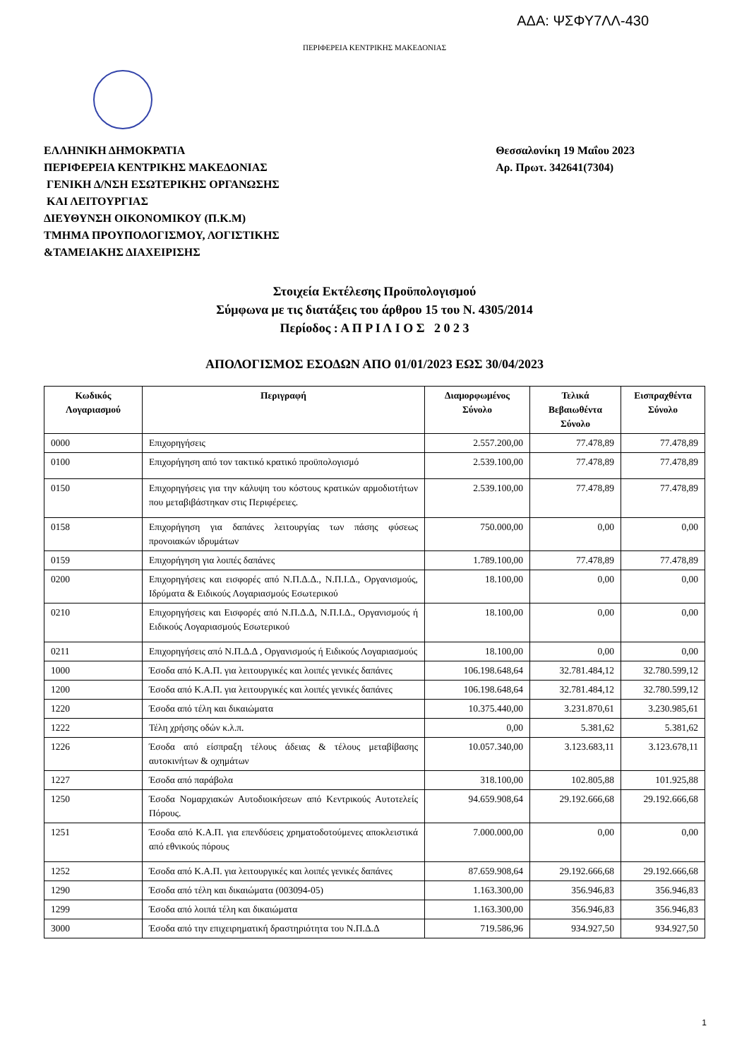ΑΔΑ: ΨΣΦΥ7ΛΛ-430
ΠΕΡΙΦΕΡΕΙΑ ΚΕΝΤΡΙΚΗΣ ΜΑΚΕΔΟΝΙΑΣ
ΕΛΛΗΝΙΚΗ ΔΗΜΟΚΡΑΤΙΑ
ΠΕΡΙΦΕΡΕΙΑ ΚΕΝΤΡΙΚΗΣ ΜΑΚΕΔΟΝΙΑΣ
ΓΕΝΙΚΗ Δ/ΝΣΗ ΕΣΩΤΕΡΙΚΗΣ ΟΡΓΑΝΩΣΗΣ
ΚΑΙ ΛΕΙΤΟΥΡΓΙΑΣ
ΔΙΕΥΘΥΝΣΗ ΟΙΚΟΝΟΜΙΚΟΥ (Π.Κ.Μ)
ΤΜΗΜΑ ΠΡΟΥΠΟΛΟΓΙΣΜΟΥ, ΛΟΓΙΣΤΙΚΗΣ
&ΤΑΜΕΙΑΚΗΣ ΔΙΑΧΕΙΡΙΣΗΣ
Θεσσαλονίκη 19 Μαΐου 2023
Αρ. Πρωτ. 342641(7304)
Στοιχεία Εκτέλεσης Προϋπολογισμού
Σύμφωνα με τις διατάξεις του άρθρου 15 του Ν. 4305/2014
Περίοδος : Α Π Ρ Ι Λ Ι Ο Σ 2 0 2 3
ΑΠΟΛΟΓΙΣΜΟΣ ΕΣΟΔΩΝ ΑΠΟ 01/01/2023 ΕΩΣ 30/04/2023
| Κωδικός Λογαριασμού | Περιγραφή | Διαμορφωμένος Σύνολο | Τελικά Βεβαιωθέντα Σύνολο | Εισπραχθέντα Σύνολο |
| --- | --- | --- | --- | --- |
| 0000 | Επιχορηγήσεις | 2.557.200,00 | 77.478,89 | 77.478,89 |
| 0100 | Επιχορήγηση από τον τακτικό κρατικό προϋπολογισμό | 2.539.100,00 | 77.478,89 | 77.478,89 |
| 0150 | Επιχορηγήσεις για την κάλυψη του κόστους κρατικών αρμοδιοτήτων που μεταβιβάστηκαν στις Περιφέρειες. | 2.539.100,00 | 77.478,89 | 77.478,89 |
| 0158 | Επιχορήγηση για δαπάνες λειτουργίας των πάσης φύσεως προνοιακών ιδρυμάτων | 750.000,00 | 0,00 | 0,00 |
| 0159 | Επιχορήγηση για λοιπές δαπάνες | 1.789.100,00 | 77.478,89 | 77.478,89 |
| 0200 | Επιχορηγήσεις και εισφορές από Ν.Π.Δ.Δ., Ν.Π.Ι.Δ., Οργανισμούς, Ιδρύματα & Ειδικούς Λογαριασμούς Εσωτερικού | 18.100,00 | 0,00 | 0,00 |
| 0210 | Επιχορηγήσεις και Εισφορές από Ν.Π.Δ.Δ, Ν.Π.Ι.Δ., Οργανισμούς ή Ειδικούς Λογαριασμούς Εσωτερικού | 18.100,00 | 0,00 | 0,00 |
| 0211 | Επιχορηγήσεις από Ν.Π.Δ.Δ , Οργανισμούς ή Ειδικούς Λογαριασμούς | 18.100,00 | 0,00 | 0,00 |
| 1000 | Έσοδα από Κ.Α.Π. για λειτουργικές και λοιπές γενικές δαπάνες | 106.198.648,64 | 32.781.484,12 | 32.780.599,12 |
| 1200 | Έσοδα από Κ.Α.Π. για λειτουργικές και λοιπές γενικές δαπάνες | 106.198.648,64 | 32.781.484,12 | 32.780.599,12 |
| 1220 | Έσοδα από τέλη και δικαιώματα | 10.375.440,00 | 3.231.870,61 | 3.230.985,61 |
| 1222 | Τέλη χρήσης οδών κ.λ.π. | 0,00 | 5.381,62 | 5.381,62 |
| 1226 | Έσοδα από είσπραξη τέλους άδειας & τέλους μεταβίβασης αυτοκινήτων & οχημάτων | 10.057.340,00 | 3.123.683,11 | 3.123.678,11 |
| 1227 | Έσοδα από παράβολα | 318.100,00 | 102.805,88 | 101.925,88 |
| 1250 | Έσοδα Νομαρχιακών Αυτοδιοικήσεων από Κεντρικούς Αυτοτελείς Πόρους. | 94.659.908,64 | 29.192.666,68 | 29.192.666,68 |
| 1251 | Έσοδα από Κ.Α.Π. για επενδύσεις χρηματοδοτούμενες αποκλειστικά από εθνικούς πόρους | 7.000.000,00 | 0,00 | 0,00 |
| 1252 | Έσοδα από Κ.Α.Π. για λειτουργικές και λοιπές γενικές δαπάνες | 87.659.908,64 | 29.192.666,68 | 29.192.666,68 |
| 1290 | Έσοδα από τέλη και δικαιώματα (003094-05) | 1.163.300,00 | 356.946,83 | 356.946,83 |
| 1299 | Έσοδα από λοιπά τέλη και δικαιώματα | 1.163.300,00 | 356.946,83 | 356.946,83 |
| 3000 | Έσοδα από την επιχειρηματική δραστηριότητα του Ν.Π.Δ.Δ | 719.586,96 | 934.927,50 | 934.927,50 |
1